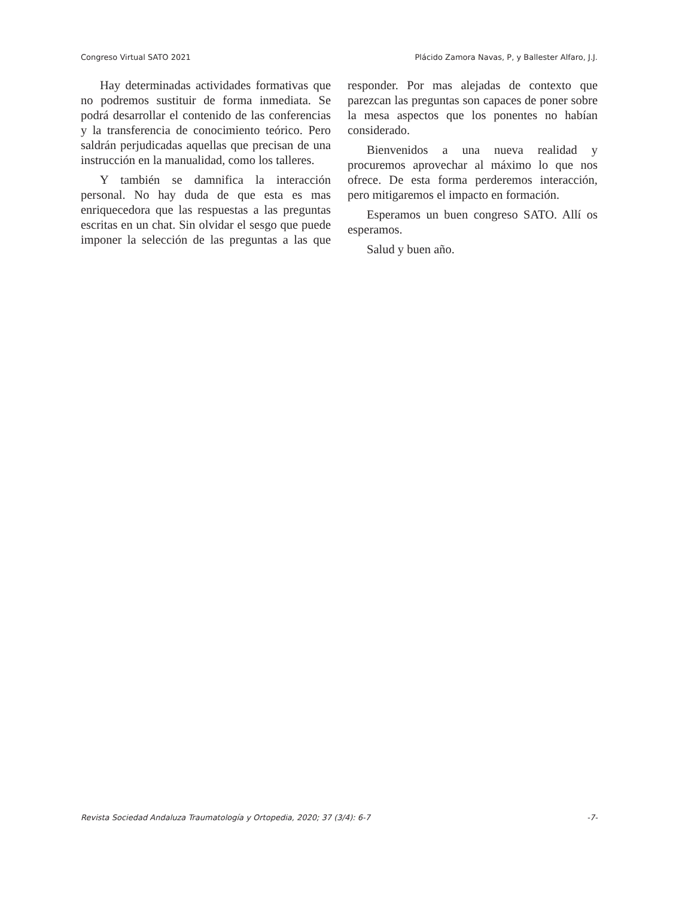Congreso Virtual SATO 2021 Plácido Zamora Navas, P, y Ballester Alfaro, J.J.
Hay determinadas actividades formativas que no podremos sustituir de forma inmediata. Se podrá desarrollar el contenido de las conferencias y la transferencia de conocimiento teórico. Pero saldrán perjudicadas aquellas que precisan de una instrucción en la manualidad, como los talleres.
Y también se damnifica la interacción personal. No hay duda de que esta es mas enriquecedora que las respuestas a las preguntas escritas en un chat. Sin olvidar el sesgo que puede imponer la selección de las preguntas a las que responder. Por mas alejadas de contexto que parezcan las preguntas son capaces de poner sobre la mesa aspectos que los ponentes no habían considerado.
Bienvenidos a una nueva realidad y procuremos aprovechar al máximo lo que nos ofrece. De esta forma perderemos interacción, pero mitigaremos el impacto en formación.
Esperamos un buen congreso SATO. Allí os esperamos.
Salud y buen año.
Revista Sociedad Andaluza Traumatología y Ortopedia, 2020; 37 (3/4): 6-7 -7-